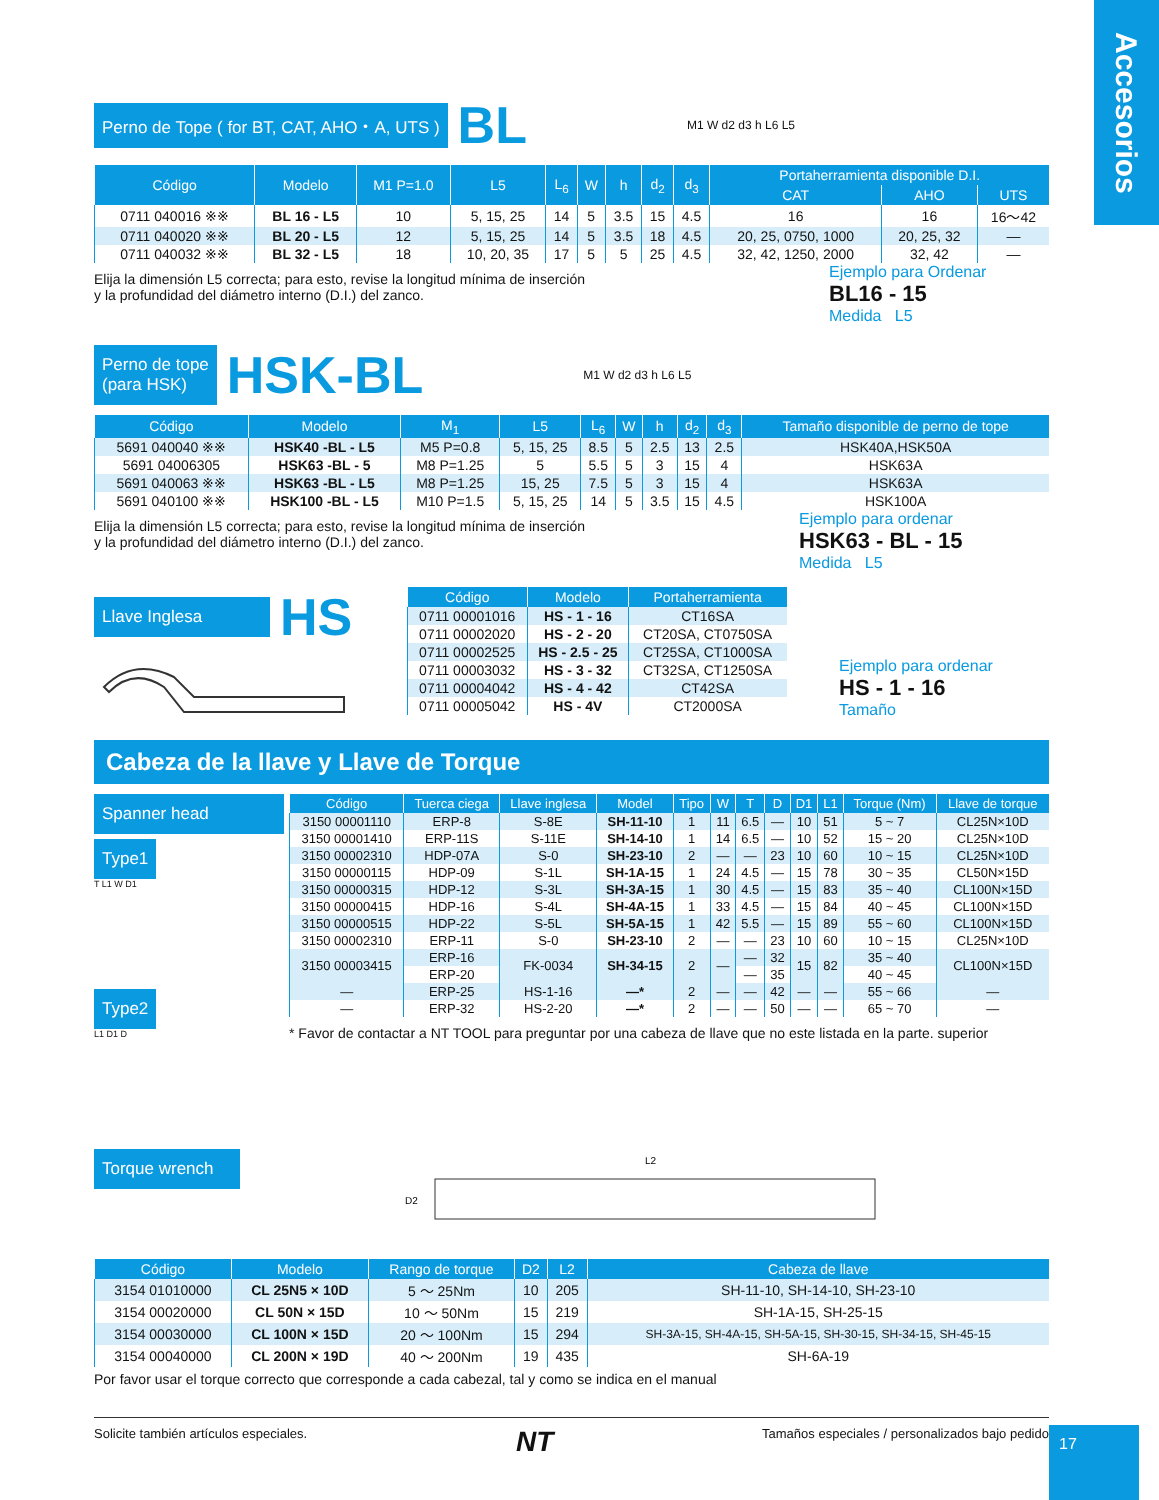Accesorios
Perno de Tope ( for BT, CAT, AHO・A, UTS ) BL M1 W d2 d3 h L6 L5
| Código | Modelo | M1 P=1.0 | L5 | L<sub>6</sub> | W | h | d<sub>2</sub> | d<sub>3</sub> | Portaherramienta disponible D.I. | | |
| --- | --- | --- | --- | --- | --- | --- | --- | --- | --- | --- | --- |
| | | | | | | | | | CAT | AHO | UTS |
| 0711 040016 ※※ | BL 16 - L5 | 10 | 5, 15, 25 | 14 | 5 | 3.5 | 15 | 4.5 | 16 | 16 | 16〜42 |
| 0711 040020 ※※ | BL 20 - L5 | 12 | 5, 15, 25 | 14 | 5 | 3.5 | 18 | 4.5 | 20, 25, 0750, 1000 | 20, 25, 32 | — |
| 0711 040032 ※※ | BL 32 - L5 | 18 | 10, 20, 35 | 17 | 5 | 5 | 25 | 4.5 | 32, 42, 1250, 2000 | 32, 42 | — |
Elija la dimensión L5 correcta; para esto, revise la longitud mínima de inserción
y la profundidad del diámetro interno (D.I.) del zanco.
Ejemplo para Ordenar
BL16 - 15
Medida L5
Perno de tope
(para HSK) HSK-BL M1 W d2 d3 h L6 L5
| Código | Modelo | M<sub>1</sub> | L5 | L<sub>6</sub> | W | h | d<sub>2</sub> | d<sub>3</sub> | Tamaño disponible de perno de tope |
| --- | --- | --- | --- | --- | --- | --- | --- | --- | --- |
| 5691 040040 ※※ | HSK40 -BL - L5 | M5 P=0.8 | 5, 15, 25 | 8.5 | 5 | 2.5 | 13 | 2.5 | HSK40A,HSK50A |
| 5691 04006305 | HSK63 -BL - 5 | M8 P=1.25 | 5 | 5.5 | 5 | 3 | 15 | 4 | HSK63A |
| 5691 040063 ※※ | HSK63 -BL - L5 | M8 P=1.25 | 15, 25 | 7.5 | 5 | 3 | 15 | 4 | HSK63A |
| 5691 040100 ※※ | HSK100 -BL - L5 | M10 P=1.5 | 5, 15, 25 | 14 | 5 | 3.5 | 15 | 4.5 | HSK100A |
Elija la dimensión L5 correcta; para esto, revise la longitud mínima de inserción
y la profundidad del diámetro interno (D.I.) del zanco.
Ejemplo para ordenar
HSK63 - BL - 15
Medida L5
Llave Inglesa HS
| Código | Modelo | Portaherramienta |
| --- | --- | --- |
| 0711 00001016 | HS - 1 - 16 | CT16SA |
| 0711 00002020 | HS - 2 - 20 | CT20SA, CT0750SA |
| 0711 00002525 | HS - 2.5 - 25 | CT25SA, CT1000SA |
| 0711 00003032 | HS - 3 - 32 | CT32SA, CT1250SA |
| 0711 00004042 | HS - 4 - 42 | CT42SA |
| 0711 00005042 | HS - 4V | CT2000SA |
Ejemplo para ordenar
HS - 1 - 16
Tamaño
Cabeza de la llave y Llave de Torque
Spanner head
Type1
T L1 W D1
Type2
L1 D1 D
| Código | Tuerca ciega | Llave inglesa | Model | Tipo | W | T | D | D1 | L1 | Torque (Nm) | Llave de torque |
| --- | --- | --- | --- | --- | --- | --- | --- | --- | --- | --- | --- |
| 3150 00001110 | ERP-8 | S-8E | SH-11-10 | 1 | 11 | 6.5 | — | 10 | 51 | 5 ~ 7 | CL25N×10D |
| 3150 00001410 | ERP-11S | S-11E | SH-14-10 | 1 | 14 | 6.5 | — | 10 | 52 | 15 ~ 20 | CL25N×10D |
| 3150 00002310 | HDP-07A | S-0 | SH-23-10 | 2 | — | — | 23 | 10 | 60 | 10 ~ 15 | CL25N×10D |
| 3150 00000115 | HDP-09 | S-1L | SH-1A-15 | 1 | 24 | 4.5 | — | 15 | 78 | 30 ~ 35 | CL50N×15D |
| 3150 00000315 | HDP-12 | S-3L | SH-3A-15 | 1 | 30 | 4.5 | — | 15 | 83 | 35 ~ 40 | CL100N×15D |
| 3150 00000415 | HDP-16 | S-4L | SH-4A-15 | 1 | 33 | 4.5 | — | 15 | 84 | 40 ~ 45 | CL100N×15D |
| 3150 00000515 | HDP-22 | S-5L | SH-5A-15 | 1 | 42 | 5.5 | — | 15 | 89 | 55 ~ 60 | CL100N×15D |
| 3150 00002310 | ERP-11 | S-0 | SH-23-10 | 2 | — | — | 23 | 10 | 60 | 10 ~ 15 | CL25N×10D |
| 3150 00003415 | ERP-16 | FK-0034 | SH-34-15 | 2 | — | — | 32 | 15 | 82 | 35 ~ 40 | CL100N×15D |
| | ERP-20 | | | | | — | 35 | | | 40 ~ 45 | |
| — | ERP-25 | HS-1-16 | —* | 2 | — | — | 42 | — | — | 55 ~ 66 | — |
| — | ERP-32 | HS-2-20 | —* | 2 | — | — | 50 | — | — | 65 ~ 70 | — |
* Favor de contactar a NT TOOL para preguntar por una cabeza de llave que no este listada en la parte. superior
Torque wrench
D2
L2
| Código | Modelo | Rango de torque | D2 | L2 | Cabeza de llave |
| --- | --- | --- | --- | --- | --- |
| 3154 01010000 | CL 25N5 × 10D | 5 〜 25Nm | 10 | 205 | SH-11-10, SH-14-10, SH-23-10 |
| 3154 00020000 | CL 50N × 15D | 10 〜 50Nm | 15 | 219 | SH-1A-15, SH-25-15 |
| 3154 00030000 | CL 100N × 15D | 20 〜 100Nm | 15 | 294 | SH-3A-15, SH-4A-15, SH-5A-15, SH-30-15, SH-34-15, SH-45-15 |
| 3154 00040000 | CL 200N × 19D | 40 〜 200Nm | 19 | 435 | SH-6A-19 |
Por favor usar el torque correcto que corresponde a cada cabezal, tal y como se indica en el manual
Solicite también artículos especiales. NT Tamaños especiales / personalizados bajo pedido
17